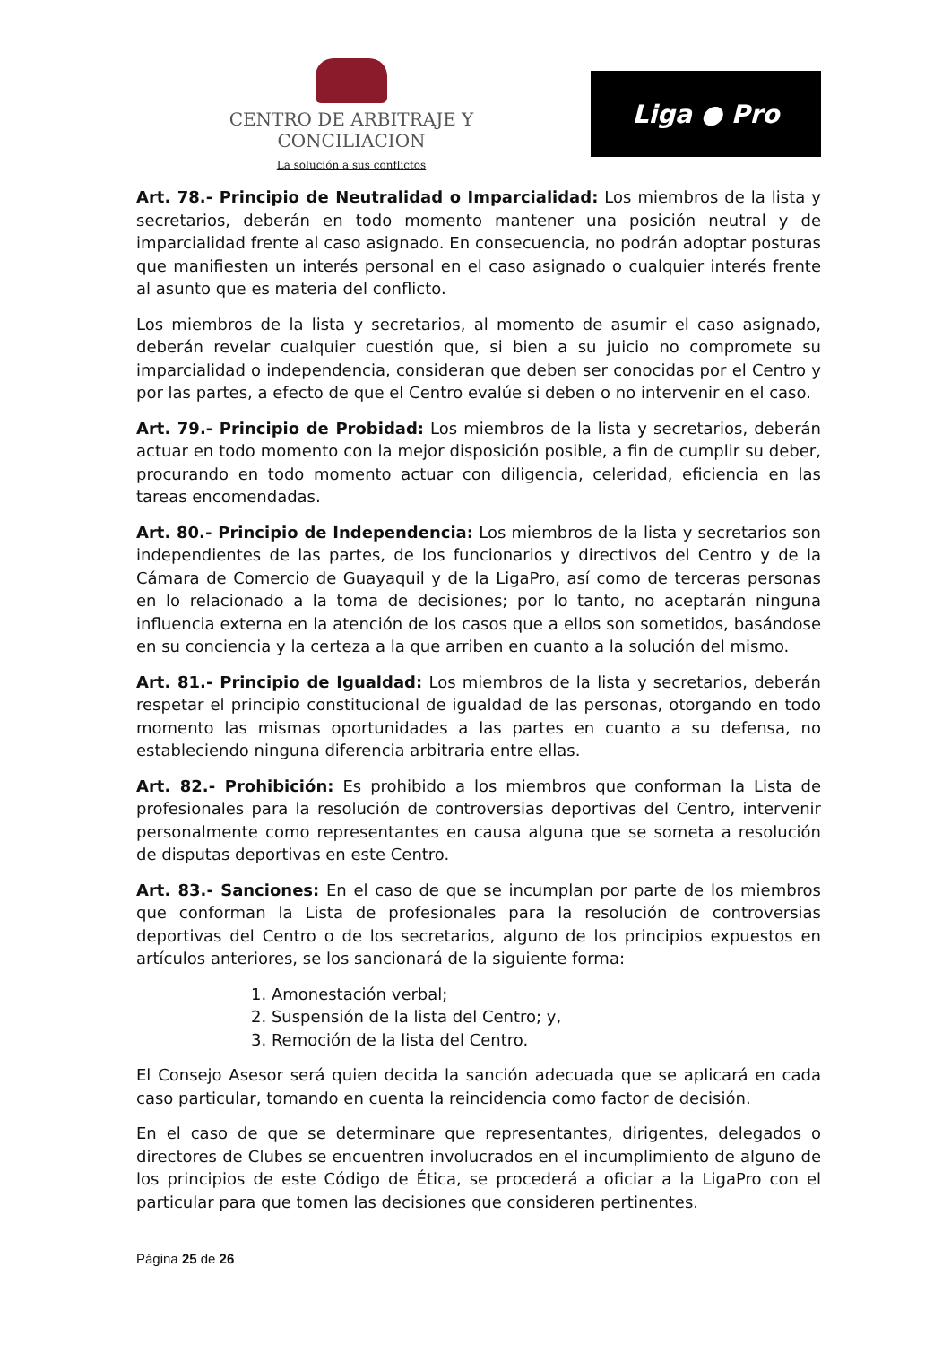CENTRO DE ARBITRAJE Y CONCILIACION
La solución a sus conflictos
Liga ● Pro
Art. 78.- Principio de Neutralidad o Imparcialidad: Los miembros de la lista y secretarios, deberán en todo momento mantener una posición neutral y de imparcialidad frente al caso asignado. En consecuencia, no podrán adoptar posturas que manifiesten un interés personal en el caso asignado o cualquier interés frente al asunto que es materia del conflicto.
Los miembros de la lista y secretarios, al momento de asumir el caso asignado, deberán revelar cualquier cuestión que, si bien a su juicio no compromete su imparcialidad o independencia, consideran que deben ser conocidas por el Centro y por las partes, a efecto de que el Centro evalúe si deben o no intervenir en el caso.
Art. 79.- Principio de Probidad: Los miembros de la lista y secretarios, deberán actuar en todo momento con la mejor disposición posible, a fin de cumplir su deber, procurando en todo momento actuar con diligencia, celeridad, eficiencia en las tareas encomendadas.
Art. 80.- Principio de Independencia: Los miembros de la lista y secretarios son independientes de las partes, de los funcionarios y directivos del Centro y de la Cámara de Comercio de Guayaquil y de la LigaPro, así como de terceras personas en lo relacionado a la toma de decisiones; por lo tanto, no aceptarán ninguna influencia externa en la atención de los casos que a ellos son sometidos, basándose en su conciencia y la certeza a la que arriben en cuanto a la solución del mismo.
Art. 81.- Principio de Igualdad: Los miembros de la lista y secretarios, deberán respetar el principio constitucional de igualdad de las personas, otorgando en todo momento las mismas oportunidades a las partes en cuanto a su defensa, no estableciendo ninguna diferencia arbitraria entre ellas.
Art. 82.- Prohibición: Es prohibido a los miembros que conforman la Lista de profesionales para la resolución de controversias deportivas del Centro, intervenir personalmente como representantes en causa alguna que se someta a resolución de disputas deportivas en este Centro.
Art. 83.- Sanciones: En el caso de que se incumplan por parte de los miembros que conforman la Lista de profesionales para la resolución de controversias deportivas del Centro o de los secretarios, alguno de los principios expuestos en artículos anteriores, se los sancionará de la siguiente forma:
1. Amonestación verbal;
2. Suspensión de la lista del Centro; y,
3. Remoción de la lista del Centro.
El Consejo Asesor será quien decida la sanción adecuada que se aplicará en cada caso particular, tomando en cuenta la reincidencia como factor de decisión.
En el caso de que se determinare que representantes, dirigentes, delegados o directores de Clubes se encuentren involucrados en el incumplimiento de alguno de los principios de este Código de Ética, se procederá a oficiar a la LigaPro con el particular para que tomen las decisiones que consideren pertinentes.
Página 25 de 26